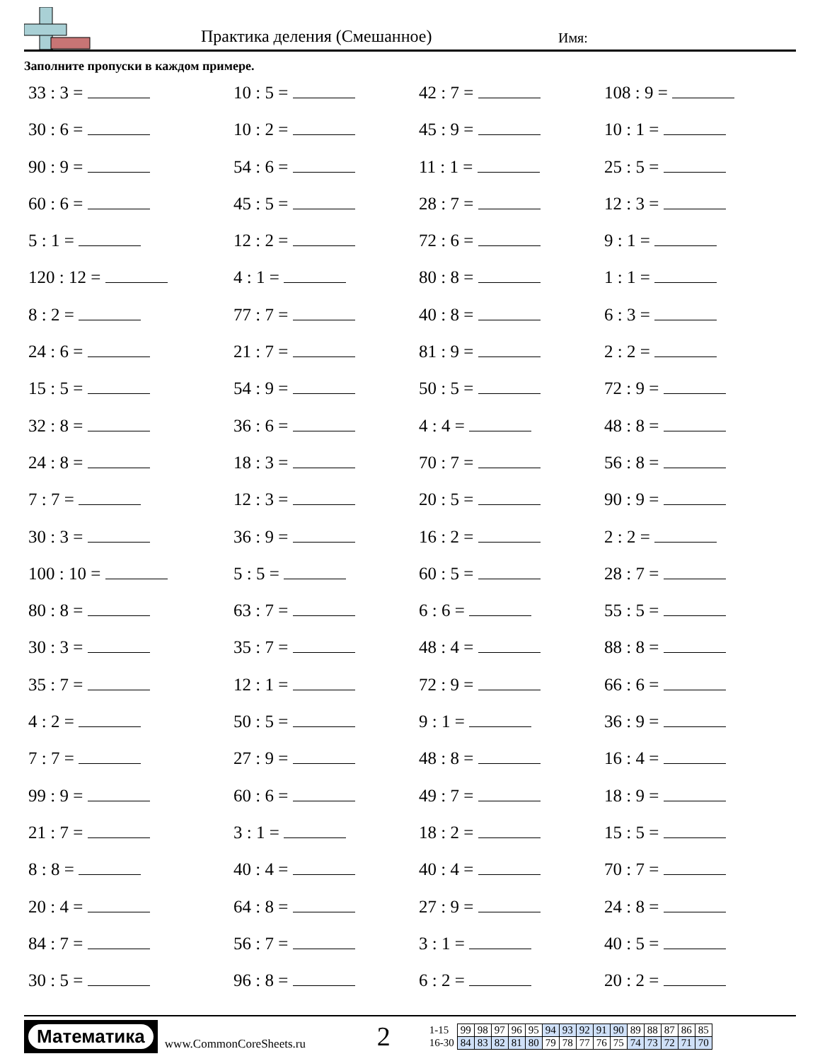Практика деления (Смешанное) Имя:
Заполните пропуски в каждом примере.
33 : 3 =
10 : 5 =
42 : 7 =
108 : 9 =
30 : 6 =
10 : 2 =
45 : 9 =
10 : 1 =
90 : 9 =
54 : 6 =
11 : 1 =
25 : 5 =
60 : 6 =
45 : 5 =
28 : 7 =
12 : 3 =
5 : 1 =
12 : 2 =
72 : 6 =
9 : 1 =
120 : 12 =
4 : 1 =
80 : 8 =
1 : 1 =
8 : 2 =
77 : 7 =
40 : 8 =
6 : 3 =
24 : 6 =
21 : 7 =
81 : 9 =
2 : 2 =
15 : 5 =
54 : 9 =
50 : 5 =
72 : 9 =
32 : 8 =
36 : 6 =
4 : 4 =
48 : 8 =
24 : 8 =
18 : 3 =
70 : 7 =
56 : 8 =
7 : 7 =
12 : 3 =
20 : 5 =
90 : 9 =
30 : 3 =
36 : 9 =
16 : 2 =
2 : 2 =
100 : 10 =
5 : 5 =
60 : 5 =
28 : 7 =
80 : 8 =
63 : 7 =
6 : 6 =
55 : 5 =
30 : 3 =
35 : 7 =
48 : 4 =
88 : 8 =
35 : 7 =
12 : 1 =
72 : 9 =
66 : 6 =
4 : 2 =
50 : 5 =
9 : 1 =
36 : 9 =
7 : 7 =
27 : 9 =
48 : 8 =
16 : 4 =
99 : 9 =
60 : 6 =
49 : 7 =
18 : 9 =
21 : 7 =
3 : 1 =
18 : 2 =
15 : 5 =
8 : 8 =
40 : 4 =
40 : 4 =
70 : 7 =
20 : 4 =
64 : 8 =
27 : 9 =
24 : 8 =
84 : 7 =
56 : 7 =
3 : 1 =
40 : 5 =
30 : 5 =
96 : 8 =
6 : 2 =
20 : 2 =
Математика
www.CommonCoreSheets.ru
2
| 1-15 | 99 | 98 | 97 | 96 | 95 | 94 | 93 | 92 | 91 | 90 | 89 | 88 | 87 | 86 | 85 |
| 16-30 | 84 | 83 | 82 | 81 | 80 | 79 | 78 | 77 | 76 | 75 | 74 | 73 | 72 | 71 | 70 |